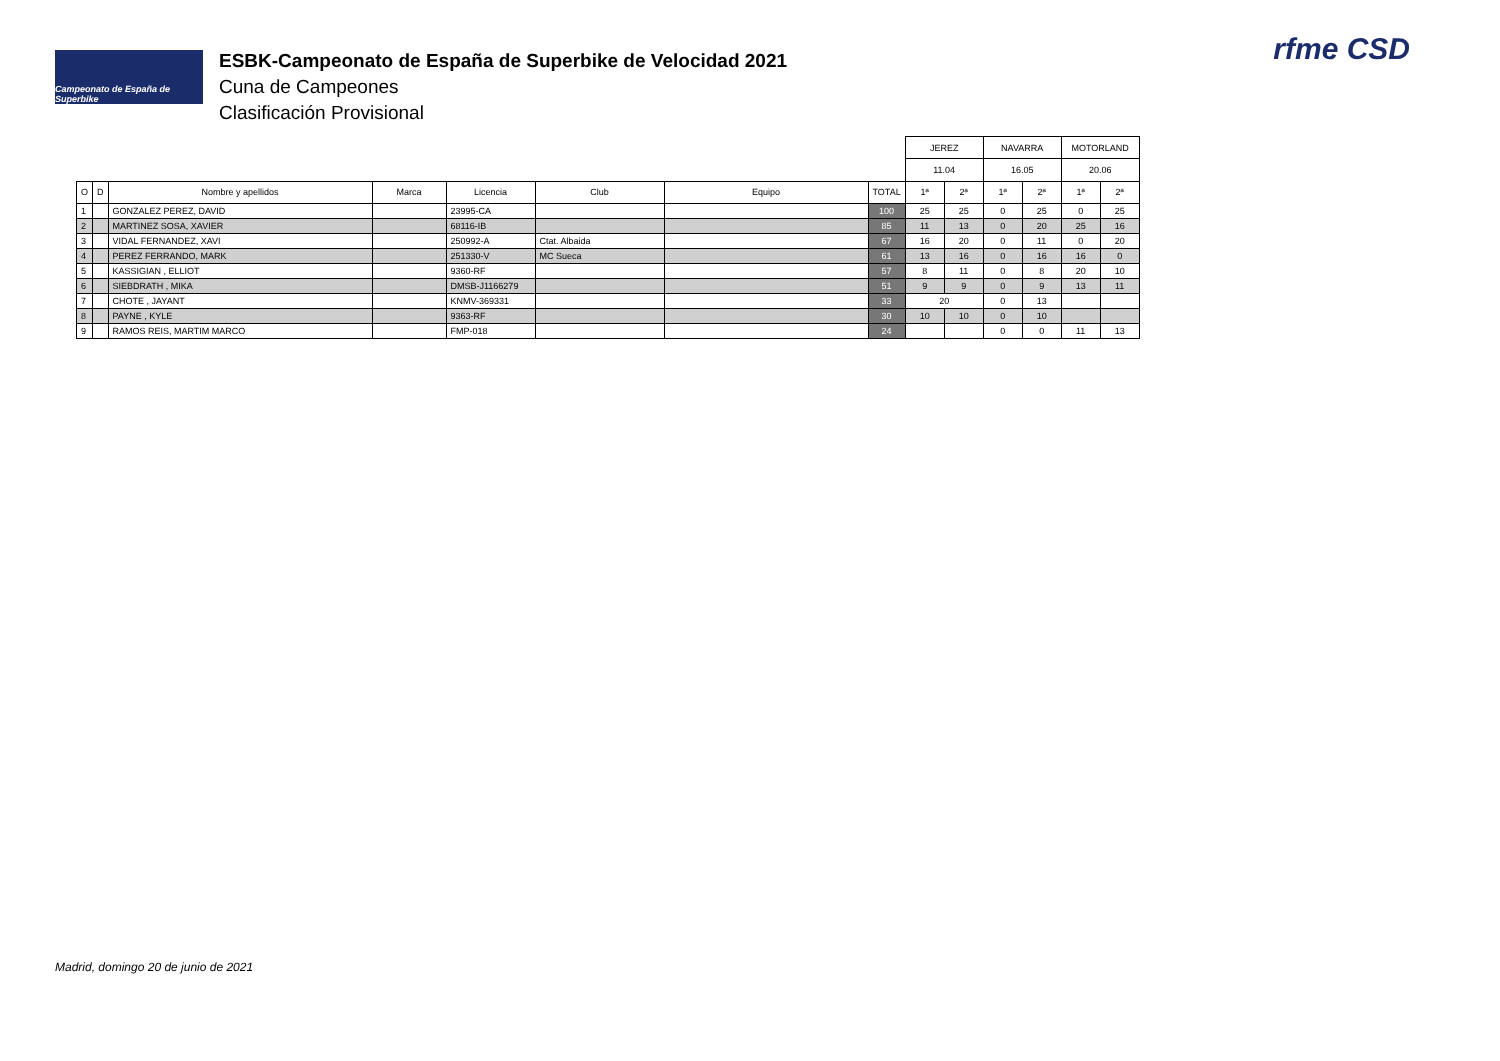Campeonato de España de Superbike
ESBK-Campeonato de España de Superbike de Velocidad 2021
Cuna de Campeones
Clasificación Provisional
rfme CSD
| | | | | | | | | JEREZ | | NAVARRA | | MOTORLAND | |
| | | | | | | | | 11.04 | | 16.05 | | 20.06 | |
| O | D | Nombre y apellidos | Marca | Licencia | Club | Equipo | TOTAL | 1ª | 2ª | 1ª | 2ª | 1ª | 2ª |
| 1 | | GONZALEZ PEREZ, DAVID | | 23995-CA | | | 100 | 25 | 25 | 0 | 25 | 0 | 25 |
| 2 | | MARTINEZ SOSA, XAVIER | | 68116-IB | | | 85 | 11 | 13 | 0 | 20 | 25 | 16 |
| 3 | | VIDAL FERNANDEZ, XAVI | | 250992-A | Ctat. Albaida | | 67 | 16 | 20 | 0 | 11 | 0 | 20 |
| 4 | | PEREZ FERRANDO, MARK | | 251330-V | MC Sueca | | 61 | 13 | 16 | 0 | 16 | 16 | 0 |
| 5 | | KASSIGIAN , ELLIOT | | 9360-RF | | | 57 | 8 | 11 | 0 | 8 | 20 | 10 |
| 6 | | SIEBDRATH , MIKA | | DMSB-J1166279 | | | 51 | 9 | 9 | 0 | 9 | 13 | 11 |
| 7 | | CHOTE , JAYANT | | KNMV-369331 | | | 33 | 20 | | 0 | 13 | | |
| 8 | | PAYNE , KYLE | | 9363-RF | | | 30 | 10 | 10 | 0 | 10 | | |
| 9 | | RAMOS REIS, MARTIM MARCO | | FMP-018 | | | 24 | | | 0 | 0 | 11 | 13 |
Madrid, domingo 20 de junio de 2021